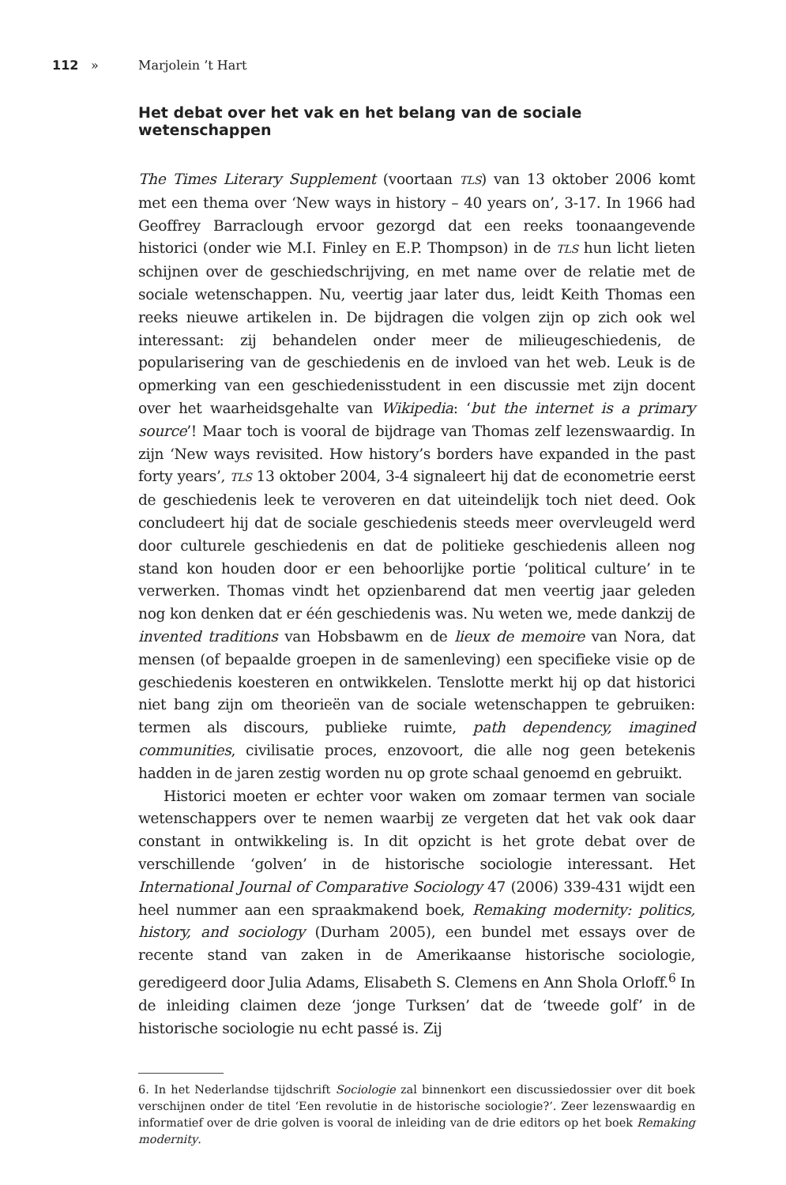112 » Marjolein ’t Hart
Het debat over het vak en het belang van de sociale wetenschappen
The Times Literary Supplement (voortaan TLS) van 13 oktober 2006 komt met een thema over ‘New ways in history – 40 years on’, 3-17. In 1966 had Geoffrey Barraclough ervoor gezorgd dat een reeks toonaangevende historici (onder wie M.I. Finley en E.P. Thompson) in de TLS hun licht lieten schijnen over de geschiedschrijving, en met name over de relatie met de sociale wetenschappen. Nu, veertig jaar later dus, leidt Keith Thomas een reeks nieuwe artikelen in. De bijdragen die volgen zijn op zich ook wel interessant: zij behandelen onder meer de milieugeschiedenis, de popularisering van de geschiedenis en de invloed van het web. Leuk is de opmerking van een geschiedenisstudent in een discussie met zijn docent over het waarheidsgehalte van Wikipedia: ‘but the internet is a primary source’! Maar toch is vooral de bijdrage van Thomas zelf lezenswaardig. In zijn ‘New ways revisited. How history’s borders have expanded in the past forty years’, TLS 13 oktober 2004, 3-4 signaleert hij dat de econometrie eerst de geschiedenis leek te veroveren en dat uiteindelijk toch niet deed. Ook concludeert hij dat de sociale geschiedenis steeds meer overvleugeld werd door culturele geschiedenis en dat de politieke geschiedenis alleen nog stand kon houden door er een behoorlijke portie ‘political culture’ in te verwerken. Thomas vindt het opzienbarend dat men veertig jaar geleden nog kon denken dat er één geschiedenis was. Nu weten we, mede dankzij de invented traditions van Hobsbawm en de lieux de memoire van Nora, dat mensen (of bepaalde groepen in de samenleving) een specifieke visie op de geschiedenis koesteren en ontwikkelen. Tenslotte merkt hij op dat historici niet bang zijn om theorieën van de sociale wetenschappen te gebruiken: termen als discours, publieke ruimte, path dependency, imagined communities, civilisatie proces, enzovoort, die alle nog geen betekenis hadden in de jaren zestig worden nu op grote schaal genoemd en gebruikt.
Historici moeten er echter voor waken om zomaar termen van sociale wetenschappers over te nemen waarbij ze vergeten dat het vak ook daar constant in ontwikkeling is. In dit opzicht is het grote debat over de verschillende ‘golven’ in de historische sociologie interessant. Het International Journal of Comparative Sociology 47 (2006) 339-431 wijdt een heel nummer aan een spraakmakend boek, Remaking modernity: politics, history, and sociology (Durham 2005), een bundel met essays over de recente stand van zaken in de Amerikaanse historische sociologie, geredigeerd door Julia Adams, Elisabeth S. Clemens en Ann Shola Orloff.<sup>6</sup> In de inleiding claimen deze ‘jonge Turksen’ dat de ‘tweede golf’ in de historische sociologie nu echt passé is. Zij
6. In het Nederlandse tijdschrift Sociologie zal binnenkort een discussiedossier over dit boek verschijnen onder de titel ‘Een revolutie in de historische sociologie?’. Zeer lezenswaardig en informatief over de drie golven is vooral de inleiding van de drie editors op het boek Remaking modernity.